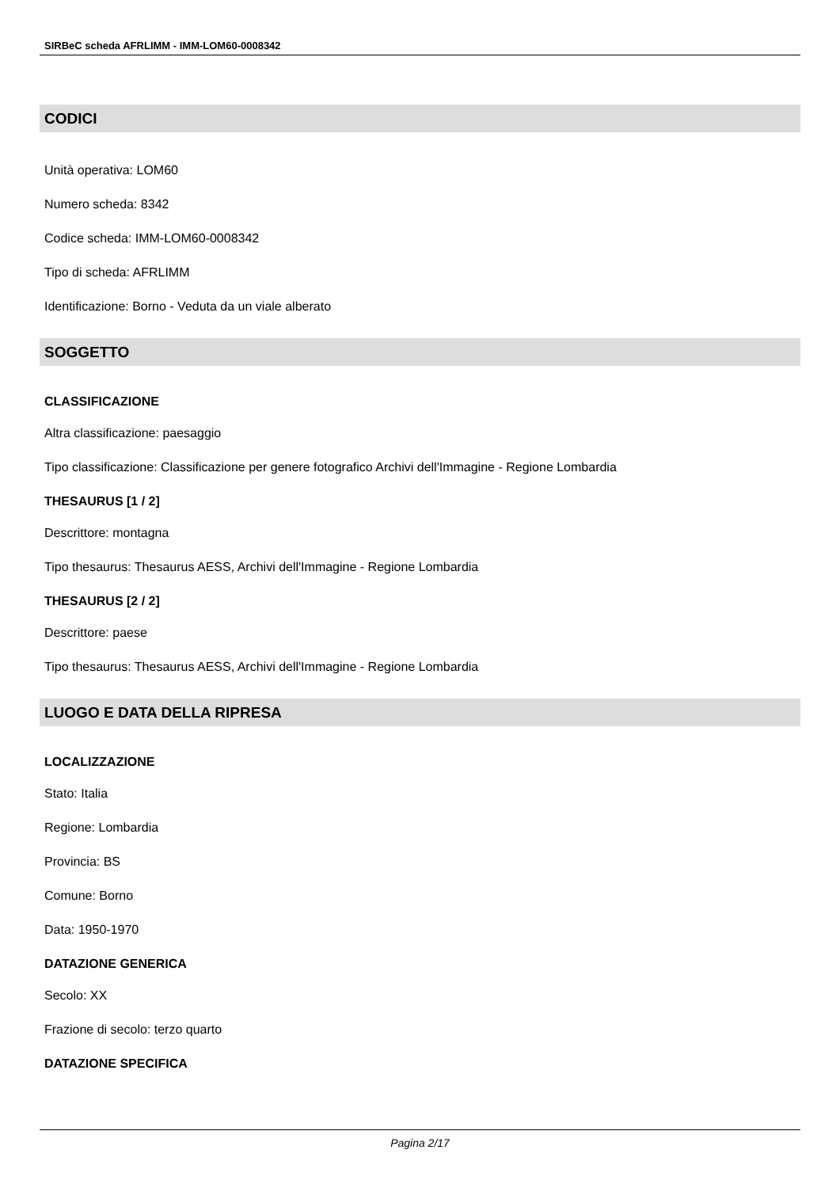SIRBeC scheda AFRLIMM - IMM-LOM60-0008342
CODICI
Unità operativa: LOM60
Numero scheda: 8342
Codice scheda: IMM-LOM60-0008342
Tipo di scheda: AFRLIMM
Identificazione: Borno - Veduta da un viale alberato
SOGGETTO
CLASSIFICAZIONE
Altra classificazione: paesaggio
Tipo classificazione: Classificazione per genere fotografico Archivi dell'Immagine - Regione Lombardia
THESAURUS [1 / 2]
Descrittore: montagna
Tipo thesaurus: Thesaurus AESS, Archivi dell'Immagine - Regione Lombardia
THESAURUS [2 / 2]
Descrittore: paese
Tipo thesaurus: Thesaurus AESS, Archivi dell'Immagine - Regione Lombardia
LUOGO E DATA DELLA RIPRESA
LOCALIZZAZIONE
Stato: Italia
Regione: Lombardia
Provincia: BS
Comune: Borno
Data: 1950-1970
DATAZIONE GENERICA
Secolo: XX
Frazione di secolo: terzo quarto
DATAZIONE SPECIFICA
Pagina 2/17